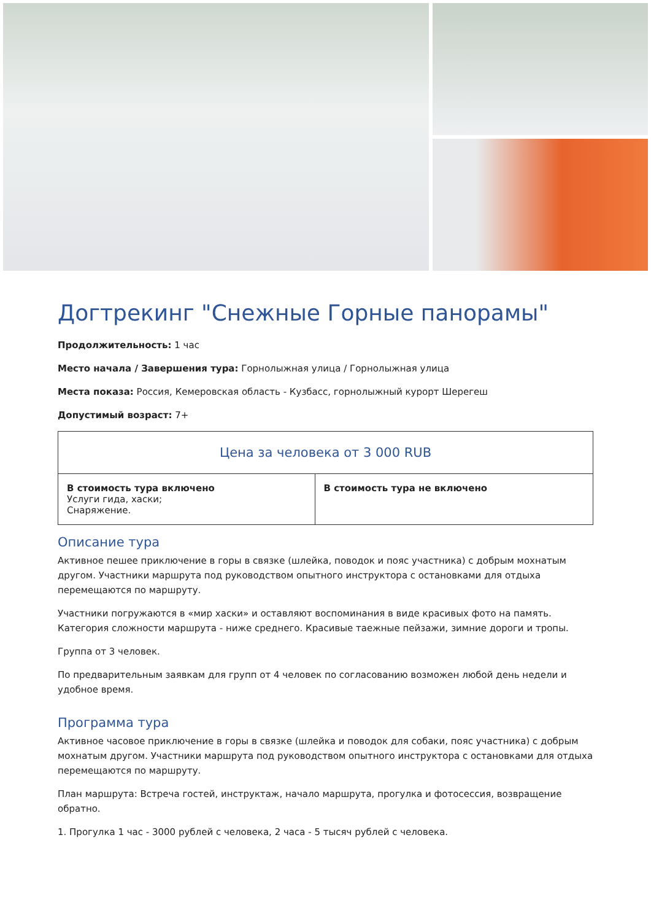Догтрекинг "Снежные Горные панорамы"
Продолжительность: 1 час
Место начала / Завершения тура: Горнолыжная улица / Горнолыжная улица
Места показа: Россия, Кемеровская область - Кузбасс, горнолыжный курорт Шерегеш
Допустимый возраст: 7+
| Цена за человека от 3 000 RUB | |
| --- | --- |
| В стоимость тура включено Услуги гида, хаски; Снаряжение. | В стоимость тура не включено |
Описание тура
Активное пешее приключение в горы в связке (шлейка, поводок и пояс участника) с добрым мохнатым другом. Участники маршрута под руководством опытного инструктора с остановками для отдыха перемещаются по маршруту.
Участники погружаются в «мир хаски» и оставляют воспоминания в виде красивых фото на память. Категория сложности маршрута - ниже среднего. Красивые таежные пейзажи, зимние дороги и тропы.
Группа от 3 человек.
По предварительным заявкам для групп от 4 человек по согласованию возможен любой день недели и удобное время.
Программа тура
Активное часовое приключение в горы в связке (шлейка и поводок для собаки, пояс участника) с добрым мохнатым другом. Участники маршрута под руководством опытного инструктора с остановками для отдыха перемещаются по маршруту.
План маршрута: Встреча гостей, инструктаж, начало маршрута, прогулка и фотосессия, возвращение обратно.
1. Прогулка 1 час - 3000 рублей с человека, 2 часа - 5 тысяч рублей с человека.